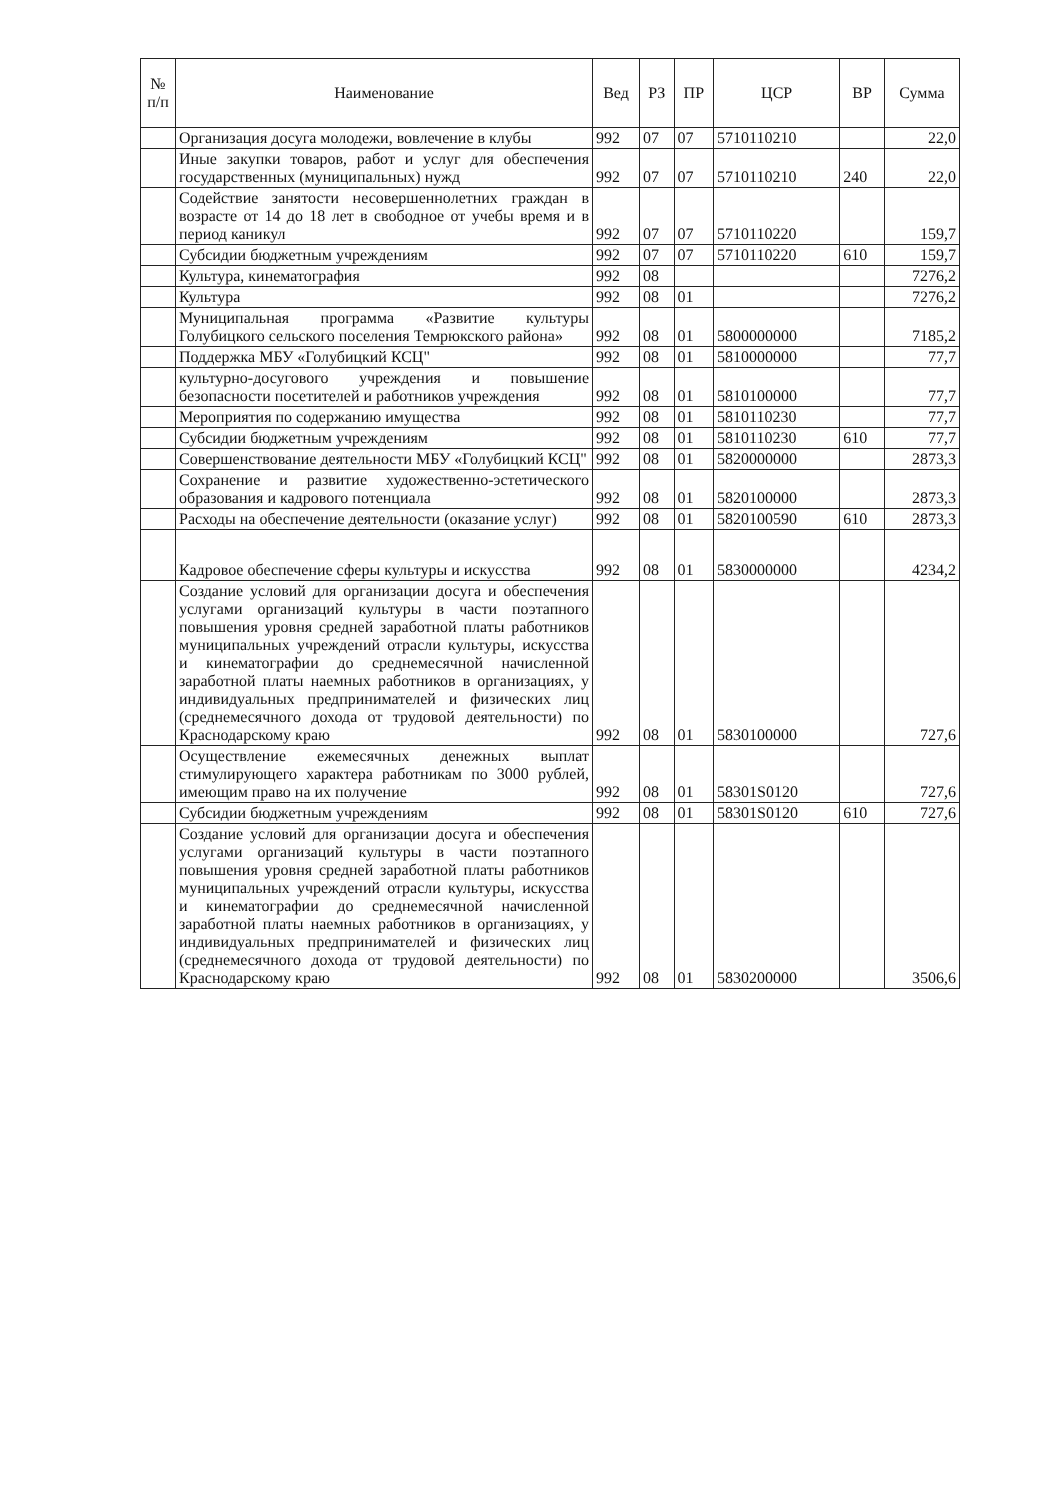| № п/п | Наименование | Вед | РЗ | ПР | ЦСР | ВР | Сумма |
| --- | --- | --- | --- | --- | --- | --- | --- |
| | Организация досуга молодежи, вовлечение в клубы | 992 | 07 | 07 | 5710110210 | | 22,0 |
| | Иные закупки товаров, работ и услуг для обеспечения государственных (муниципальных) нужд | 992 | 07 | 07 | 5710110210 | 240 | 22,0 |
| | Содействие занятости несовершеннолетних граждан в возрасте от 14 до 18 лет в свободное от учебы время и в период каникул | 992 | 07 | 07 | 5710110220 | | 159,7 |
| | Субсидии бюджетным учреждениям | 992 | 07 | 07 | 5710110220 | 610 | 159,7 |
| | Культура, кинематография | 992 | 08 | | | | 7276,2 |
| | Культура | 992 | 08 | 01 | | | 7276,2 |
| | Муниципальная программа «Развитие культуры Голубицкого сельского поселения Темрюкского района» | 992 | 08 | 01 | 5800000000 | | 7185,2 |
| | Поддержка МБУ «Голубицкий КСЦ" | 992 | 08 | 01 | 5810000000 | | 77,7 |
| | культурно-досугового учреждения и повышение безопасности посетителей и работников учреждения | 992 | 08 | 01 | 5810100000 | | 77,7 |
| | Мероприятия по содержанию имущества | 992 | 08 | 01 | 5810110230 | | 77,7 |
| | Субсидии бюджетным учреждениям | 992 | 08 | 01 | 5810110230 | 610 | 77,7 |
| | Совершенствование деятельности МБУ «Голубицкий КСЦ" | 992 | 08 | 01 | 5820000000 | | 2873,3 |
| | Сохранение и развитие художественно-эстетического образования и кадрового потенциала | 992 | 08 | 01 | 5820100000 | | 2873,3 |
| | Расходы на обеспечение деятельности (оказание услуг) | 992 | 08 | 01 | 5820100590 | 610 | 2873,3 |
| | Кадровое обеспечение сферы культуры и искусства | 992 | 08 | 01 | 5830000000 | | 4234,2 |
| | Создание условий для организации досуга и обеспечения услугами организаций культуры в части поэтапного повышения уровня средней заработной платы работников муниципальных учреждений отрасли культуры, искусства и кинематографии до среднемесячной начисленной заработной платы наемных работников в организациях, у индивидуальных предпринимателей и физических лиц (среднемесячного дохода от трудовой деятельности) по Краснодарскому краю | 992 | 08 | 01 | 5830100000 | | 727,6 |
| | Осуществление ежемесячных денежных выплат стимулирующего характера работникам по 3000 рублей, имеющим право на их получение | 992 | 08 | 01 | 58301S0120 | | 727,6 |
| | Субсидии бюджетным учреждениям | 992 | 08 | 01 | 58301S0120 | 610 | 727,6 |
| | Создание условий для организации досуга и обеспечения услугами организаций культуры в части поэтапного повышения уровня средней заработной платы работников муниципальных учреждений отрасли культуры, искусства и кинематографии до среднемесячной начисленной заработной платы наемных работников в организациях, у индивидуальных предпринимателей и физических лиц (среднемесячного дохода от трудовой деятельности) по Краснодарскому краю | 992 | 08 | 01 | 5830200000 | | 3506,6 |